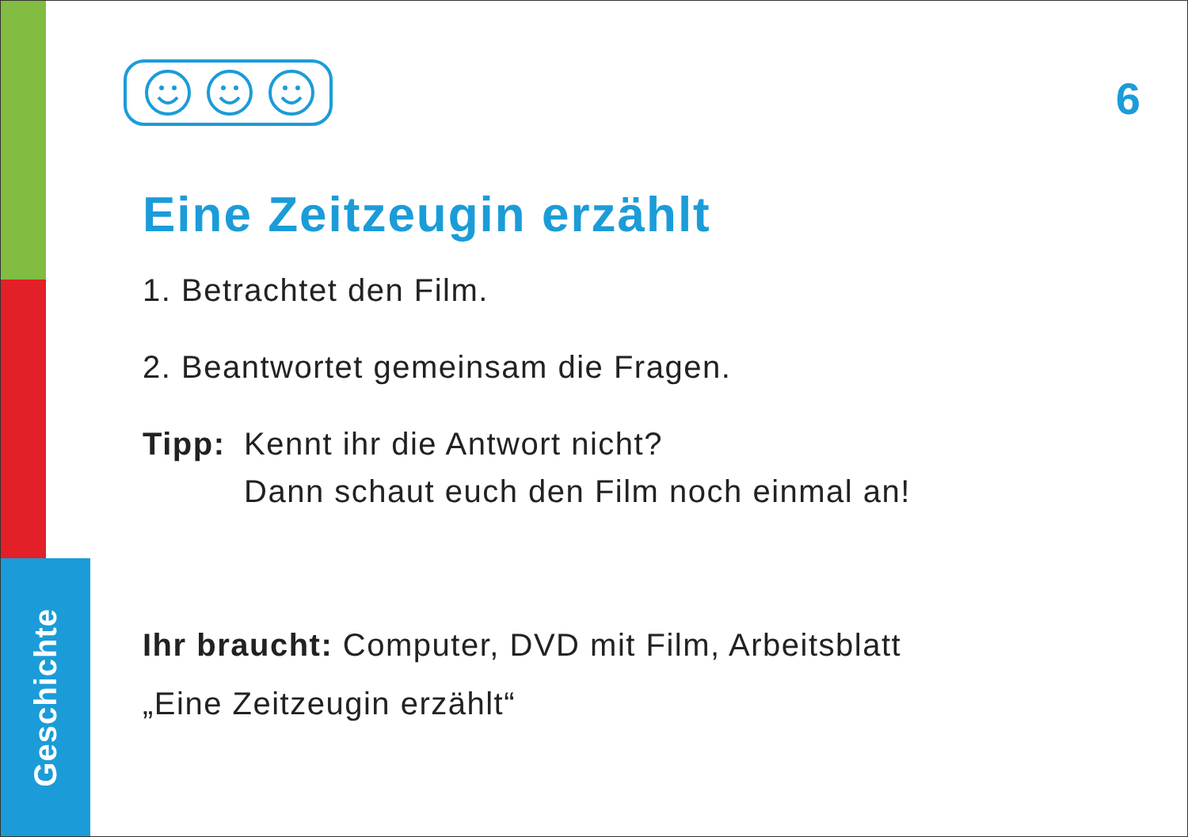Geschichte
6
Eine Zeitzeugin erzählt
1. Betrachtet den Film.
2. Beantwortet gemeinsam die Fragen.
Tipp: Kennt ihr die Antwort nicht?
Dann schaut euch den Film noch einmal an!
Ihr braucht: Computer, DVD mit Film, Arbeitsblatt
„Eine Zeitzeugin erzählt“